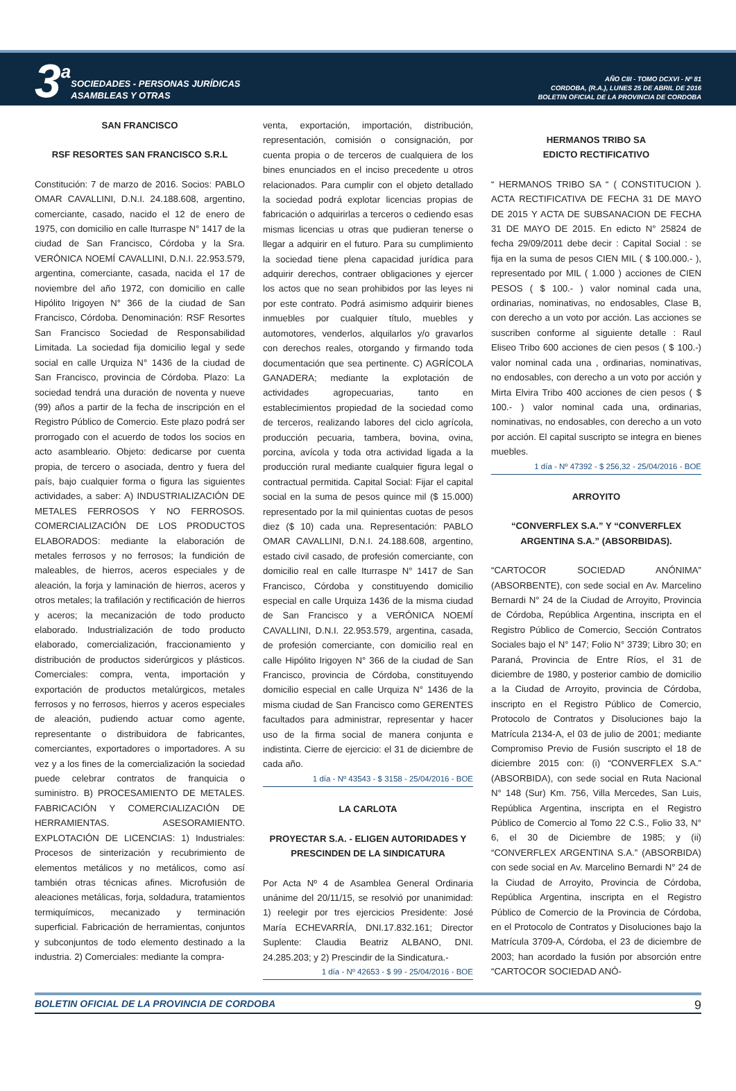3 a
SOCIEDADES - PERSONAS JURÍDICAS
ASAMBLEAS Y OTRAS
AÑO CIII - TOMO DCXVI - Nº 81
CORDOBA, (R.A.), LUNES 25 DE ABRIL DE 2016
BOLETIN OFICIAL DE LA PROVINCIA DE CORDOBA
SAN FRANCISCO
RSF RESORTES SAN FRANCISCO S.R.L
Constitución: 7 de marzo de 2016. Socios: PABLO OMAR CAVALLINI, D.N.I. 24.188.608, argentino, comerciante, casado, nacido el 12 de enero de 1975, con domicilio en calle Iturraspe N° 1417 de la ciudad de San Francisco, Córdoba y la Sra. VERÓNICA NOEMÍ CAVALLINI, D.N.I. 22.953.579, argentina, comerciante, casada, nacida el 17 de noviembre del año 1972, con domicilio en calle Hipólito Irigoyen N° 366 de la ciudad de San Francisco, Córdoba. Denominación: RSF Resortes San Francisco Sociedad de Responsabilidad Limitada. La sociedad fija domicilio legal y sede social en calle Urquiza N° 1436 de la ciudad de San Francisco, provincia de Córdoba. Plazo: La sociedad tendrá una duración de noventa y nueve (99) años a partir de la fecha de inscripción en el Registro Público de Comercio. Este plazo podrá ser prorrogado con el acuerdo de todos los socios en acto asambleario. Objeto: dedicarse por cuenta propia, de tercero o asociada, dentro y fuera del país, bajo cualquier forma o figura las siguientes actividades, a saber: A) INDUSTRIALIZACIÓN DE METALES FERROSOS Y NO FERROSOS. COMERCIALIZACIÓN DE LOS PRODUCTOS ELABORADOS: mediante la elaboración de metales ferrosos y no ferrosos; la fundición de maleables, de hierros, aceros especiales y de aleación, la forja y laminación de hierros, aceros y otros metales; la trafilación y rectificación de hierros y aceros; la mecanización de todo producto elaborado. Industrialización de todo producto elaborado, comercialización, fraccionamiento y distribución de productos siderúrgicos y plásticos. Comerciales: compra, venta, importación y exportación de productos metalúrgicos, metales ferrosos y no ferrosos, hierros y aceros especiales de aleación, pudiendo actuar como agente, representante o distribuidora de fabricantes, comerciantes, exportadores o importadores. A su vez y a los fines de la comercialización la sociedad puede celebrar contratos de franquicia o suministro. B) PROCESAMIENTO DE METALES. FABRICACIÓN Y COMERCIALIZACIÓN DE HERRAMIENTAS. ASESORAMIENTO. EXPLOTACIÓN DE LICENCIAS: 1) Industriales: Procesos de sinterización y recubrimiento de elementos metálicos y no metálicos, como así también otras técnicas afines. Microfusión de aleaciones metálicas, forja, soldadura, tratamientos termiquímicos, mecanizado y terminación superficial. Fabricación de herramientas, conjuntos y subconjuntos de todo elemento destinado a la industria. 2) Comerciales: mediante la compra-
venta, exportación, importación, distribución, representación, comisión o consignación, por cuenta propia o de terceros de cualquiera de los bines enunciados en el inciso precedente u otros relacionados. Para cumplir con el objeto detallado la sociedad podrá explotar licencias propias de fabricación o adquirirlas a terceros o cediendo esas mismas licencias u otras que pudieran tenerse o llegar a adquirir en el futuro. Para su cumplimiento la sociedad tiene plena capacidad jurídica para adquirir derechos, contraer obligaciones y ejercer los actos que no sean prohibidos por las leyes ni por este contrato. Podrá asimismo adquirir bienes inmuebles por cualquier título, muebles y automotores, venderlos, alquilarlos y/o gravarlos con derechos reales, otorgando y firmando toda documentación que sea pertinente. C) AGRÍCOLA GANADERA; mediante la explotación de actividades agropecuarias, tanto en establecimientos propiedad de la sociedad como de terceros, realizando labores del ciclo agrícola, producción pecuaria, tambera, bovina, ovina, porcina, avícola y toda otra actividad ligada a la producción rural mediante cualquier figura legal o contractual permitida. Capital Social: Fijar el capital social en la suma de pesos quince mil ($ 15.000) representado por la mil quinientas cuotas de pesos diez ($ 10) cada una. Representación: PABLO OMAR CAVALLINI, D.N.I. 24.188.608, argentino, estado civil casado, de profesión comerciante, con domicilio real en calle Iturraspe N° 1417 de San Francisco, Córdoba y constituyendo domicilio especial en calle Urquiza 1436 de la misma ciudad de San Francisco y a VERÓNICA NOEMÍ CAVALLINI, D.N.I. 22.953.579, argentina, casada, de profesión comerciante, con domicilio real en calle Hipólito Irigoyen N° 366 de la ciudad de San Francisco, provincia de Córdoba, constituyendo domicilio especial en calle Urquiza N° 1436 de la misma ciudad de San Francisco como GERENTES facultados para administrar, representar y hacer uso de la firma social de manera conjunta e indistinta. Cierre de ejercicio: el 31 de diciembre de cada año.
1 día - Nº 43543 - $ 3158 - 25/04/2016 - BOE
LA CARLOTA
PROYECTAR S.A. - ELIGEN AUTORIDADES Y PRESCINDEN DE LA SINDICATURA
Por Acta Nº 4 de Asamblea General Ordinaria unánime del 20/11/15, se resolvió por unanimidad: 1) reelegir por tres ejercicios Presidente: José María ECHEVARRÍA, DNI.17.832.161; Director Suplente: Claudia Beatriz ALBANO, DNI. 24.285.203; y 2) Prescindir de la Sindicatura.-
1 día - Nº 42653 - $ 99 - 25/04/2016 - BOE
HERMANOS TRIBO SA
EDICTO RECTIFICATIVO
“ HERMANOS TRIBO SA “ ( CONSTITUCION ). ACTA RECTIFICATIVA DE FECHA 31 DE MAYO DE 2015 Y ACTA DE SUBSANACION DE FECHA 31 DE MAYO DE 2015. En edicto N° 25824 de fecha 29/09/2011 debe decir : Capital Social : se fija en la suma de pesos CIEN MIL ( $ 100.000.- ), representado por MIL ( 1.000 ) acciones de CIEN PESOS ( $ 100.- ) valor nominal cada una, ordinarias, nominativas, no endosables, Clase B, con derecho a un voto por acción. Las acciones se suscriben conforme al siguiente detalle : Raul Eliseo Tribo 600 acciones de cien pesos ( $ 100.-) valor nominal cada una , ordinarias, nominativas, no endosables, con derecho a un voto por acción y Mirta Elvira Tribo 400 acciones de cien pesos ( $ 100.- ) valor nominal cada una, ordinarias, nominativas, no endosables, con derecho a un voto por acción. El capital suscripto se integra en bienes muebles.
1 día - Nº 47392 - $ 256,32 - 25/04/2016 - BOE
ARROYITO
“CONVERFLEX S.A.” Y “CONVERFLEX ARGENTINA S.A.” (ABSORBIDAS).
“CARTOCOR SOCIEDAD ANÓNIMA” (ABSORBENTE), con sede social en Av. Marcelino Bernardi N° 24 de la Ciudad de Arroyito, Provincia de Córdoba, República Argentina, inscripta en el Registro Público de Comercio, Sección Contratos Sociales bajo el N° 147; Folio N° 3739; Libro 30; en Paraná, Provincia de Entre Ríos, el 31 de diciembre de 1980, y posterior cambio de domicilio a la Ciudad de Arroyito, provincia de Córdoba, inscripto en el Registro Público de Comercio, Protocolo de Contratos y Disoluciones bajo la Matrícula 2134-A, el 03 de julio de 2001; mediante Compromiso Previo de Fusión suscripto el 18 de diciembre 2015 con: (i) “CONVERFLEX S.A.” (ABSORBIDA), con sede social en Ruta Nacional N° 148 (Sur) Km. 756, Villa Mercedes, San Luis, República Argentina, inscripta en el Registro Público de Comercio al Tomo 22 C.S., Folio 33, N° 6, el 30 de Diciembre de 1985; y (ii) “CONVERFLEX ARGENTINA S.A.” (ABSORBIDA) con sede social en Av. Marcelino Bernardi N° 24 de la Ciudad de Arroyito, Provincia de Córdoba, República Argentina, inscripta en el Registro Público de Comercio de la Provincia de Córdoba, en el Protocolo de Contratos y Disoluciones bajo la Matrícula 3709-A, Córdoba, el 23 de diciembre de 2003; han acordado la fusión por absorción entre “CARTOCOR SOCIEDAD ANÓ-
BOLETIN OFICIAL DE LA PROVINCIA DE CORDOBA 9